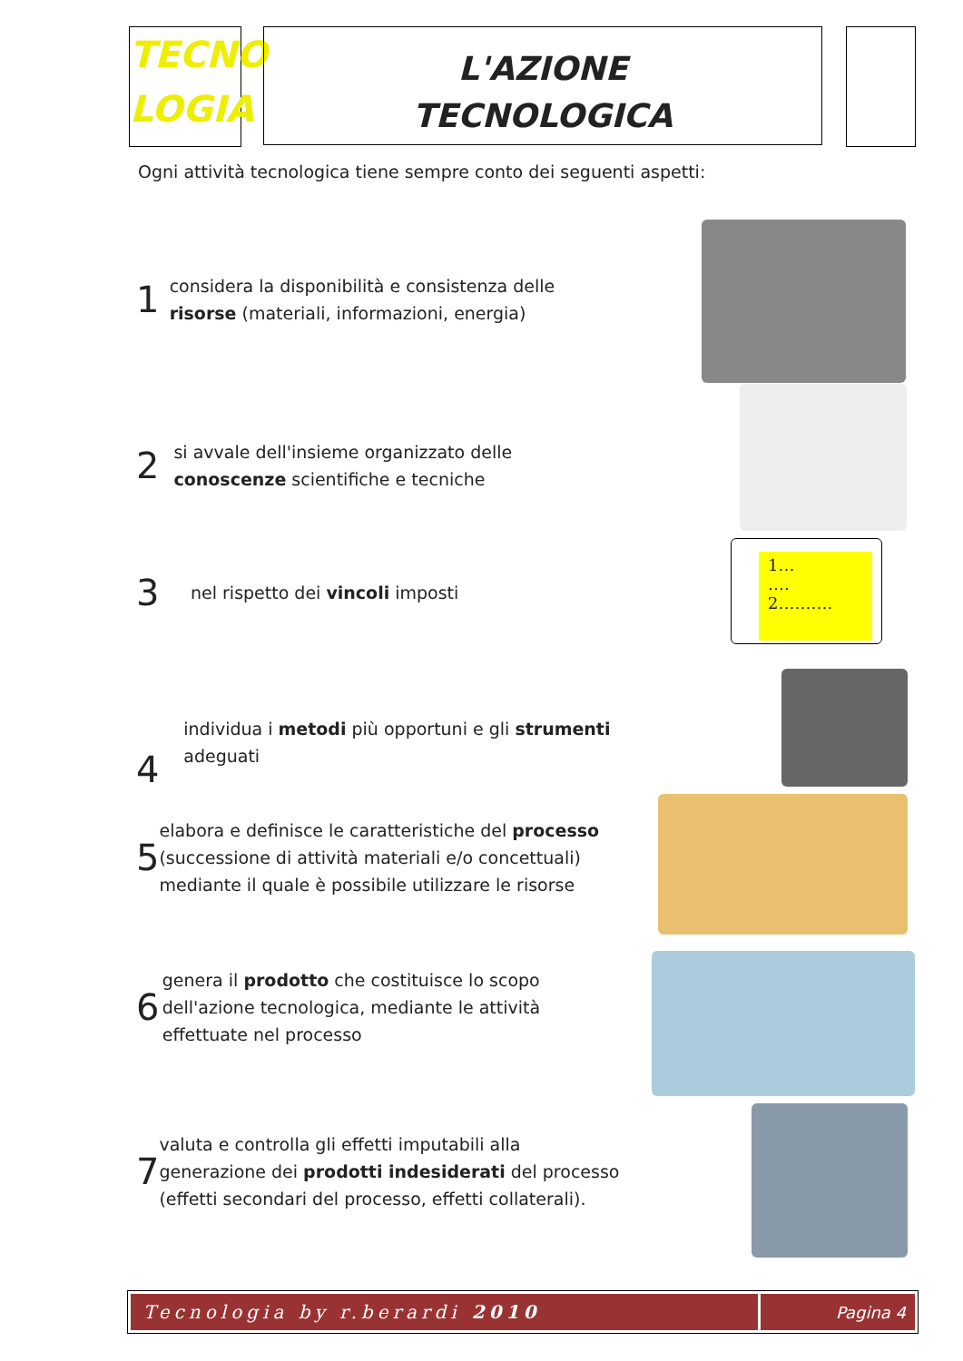TECNO
LOGIA
L'AZIONE
TECNOLOGICA
Ogni attività tecnologica tiene sempre conto dei seguenti aspetti:
1
considera la disponibilità e consistenza delle risorse (materiali, informazioni, energia)
2
si avvale dell'insieme organizzato delle conoscenze scientifiche e tecniche
3
nel rispetto dei vincoli imposti
4
individua i metodi più opportuni e gli strumenti adeguati
5
elabora e definisce le caratteristiche del processo (successione di attività materiali e/o concettuali) mediante il quale è possibile utilizzare le risorse
6
genera il prodotto che costituisce lo scopo dell'azione tecnologica, mediante le attività effettuate nel processo
7
valuta e controlla gli effetti imputabili alla generazione dei prodotti indesiderati del processo (effetti secondari del processo, effetti collaterali).
1…
….
2……….
Tecnologia by r.berardi 2010 Pagina 4